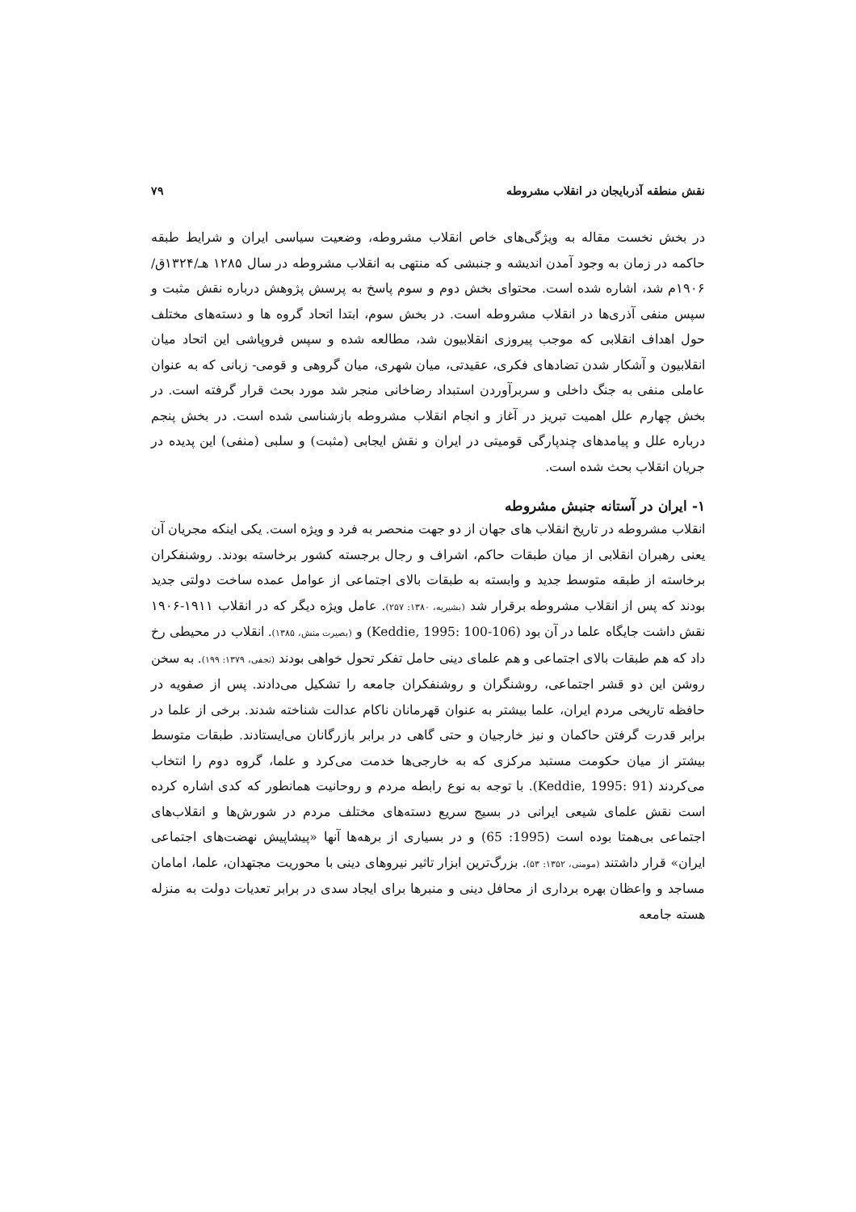نقش منطقه آذربایجان در انقلاب مشروطه ۷۹
در بخش نخست مقاله به ویژگی‌های خاص انقلاب مشروطه، وضعیت سیاسی ایران و شرایط طبقه حاکمه در زمان به وجود آمدن اندیشه و جنبشی که منتهی به انقلاب مشروطه در سال ۱۲۸۵ هـ/۱۳۲۴ق/۱۹۰۶م شد، اشاره شده است. محتوای بخش دوم و سوم پاسخ به پرسش پژوهش درباره نقش مثبت و سپس منفی آذری‌ها در انقلاب مشروطه است. در بخش سوم، ابتدا اتحاد گروه ها و دسته‌های مختلف حول اهداف انقلابی که موجب پیروزی انقلابیون شد، مطالعه شده و سپس فروپاشی این اتحاد میان انقلابیون و آشکار شدن تضادهای فکری، عقیدتی، میان شهری، میان گروهی و قومی- زبانی که به عنوان عاملی منفی به جنگ داخلی و سربرآوردن استبداد رضاخانی منجر شد مورد بحث قرار گرفته است. در بخش چهارم علل اهمیت تبریز در آغاز و انجام انقلاب مشروطه بازشناسی شده است. در بخش پنجم درباره علل و پیامدهای چندپارگی قومیتی در ایران و نقش ایجابی (مثبت) و سلبی (منفی) این پدیده در جریان انقلاب بحث شده است.
۱- ایران در آستانه جنبش مشروطه
انقلاب مشروطه در تاریخ انقلاب های جهان از دو جهت منحصر به فرد و ویژه است. یکی اینکه مجریان آن یعنی رهبران انقلابی از میان طبقات حاکم، اشراف و رجال برجسته کشور برخاسته بودند. روشنفکران برخاسته از طبقه متوسط جدید و وابسته به طبقات بالای اجتماعی از عوامل عمده ساخت دولتی جدید بودند که پس از انقلاب مشروطه برقرار شد (بشیریه، ۱۳۸۰: ۲۵۷). عامل ویژه دیگر که در انقلاب ۱۹۱۱-۱۹۰۶ نقش داشت جایگاه علما در آن بود (Keddie, 1995: 100-106) و (بصیرت منش، ۱۳۸۵). انقلاب در محیطی رخ داد که هم طبقات بالای اجتماعی و هم علمای دینی حامل تفکر تحول خواهی بودند (نجفی، ۱۳۷۹: ۱۹۹). به سخن روشن این دو قشر اجتماعی، روشنگران و روشنفکران جامعه را تشکیل می‌دادند. پس از صفویه در حافظه تاریخی مردم ایران، علما بیشتر به عنوان قهرمانان ناکام عدالت شناخته شدند. برخی از علما در برابر قدرت گرفتن حاکمان و نیز خارجیان و حتی گاهی در برابر بازرگانان می‌ایستادند. طبقات متوسط بیشتر از میان حکومت مستبد مرکزی که به خارجی‌ها خدمت می‌کرد و علما، گروه دوم را انتخاب می‌کردند (Keddie, 1995: 91). با توجه به نوع رابطه مردم و روحانیت همانطور که کدی اشاره کرده است نقش علمای شیعی ایرانی در بسیج سریع دسته‌های مختلف مردم در شورش‌ها و انقلاب‌های اجتماعی بی‌همتا بوده است (1995: 65) و در بسیاری از برهه‌ها آنها «پیشاپیش نهضت‌های اجتماعی ایران» قرار داشتند (مومنی، ۱۳۵۲: ۵۳). بزرگ‌ترین ابزار تاثیر نیروهای دینی با محوریت مجتهدان، علما، امامان مساجد و واعظان بهره برداری از محافل دینی و منبرها برای ایجاد سدی در برابر تعدیات دولت به منزله هسته جامعه